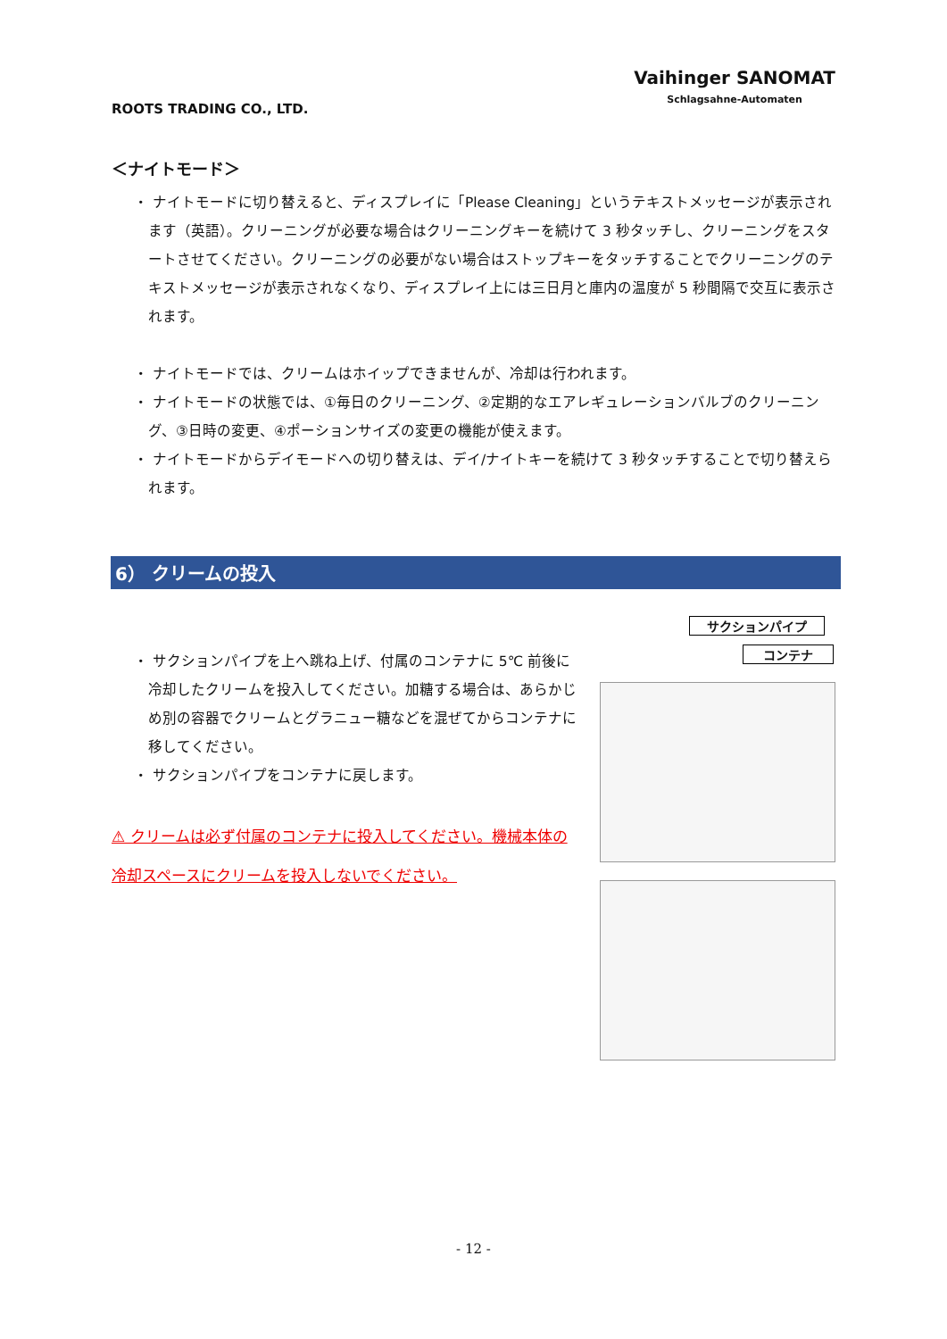ROOTS TRADING CO., LTD.
Vaihinger SANOMAT
Schlagsahne-Automaten
＜ナイトモード＞
・ ナイトモードに切り替えると、ディスプレイに「Please Cleaning」というテキストメッセージが表示されます（英語）。クリーニングが必要な場合はクリーニングキーを続けて 3 秒タッチし、クリーニングをスタートさせてください。クリーニングの必要がない場合はストップキーをタッチすることでクリーニングのテキストメッセージが表示されなくなり、ディスプレイ上には三日月と庫内の温度が 5 秒間隔で交互に表示されます。
・ ナイトモードでは、クリームはホイップできませんが、冷却は行われます。
・ ナイトモードの状態では、①毎日のクリーニング、②定期的なエアレギュレーションバルブのクリーニング、③日時の変更、④ポーションサイズの変更の機能が使えます。
・ ナイトモードからデイモードへの切り替えは、デイ/ナイトキーを続けて 3 秒タッチすることで切り替えられます。
6） クリームの投入
・ サクションパイプを上へ跳ね上げ、付属のコンテナに 5℃ 前後に冷却したクリームを投入してください。加糖する場合は、あらかじめ別の容器でクリームとグラニュー糖などを混ぜてからコンテナに移してください。
・ サクションパイプをコンテナに戻します。
⚠ クリームは必ず付属のコンテナに投入してください。機械本体の冷却スペースにクリームを投入しないでください。
サクションパイプ
コンテナ
- 12 -